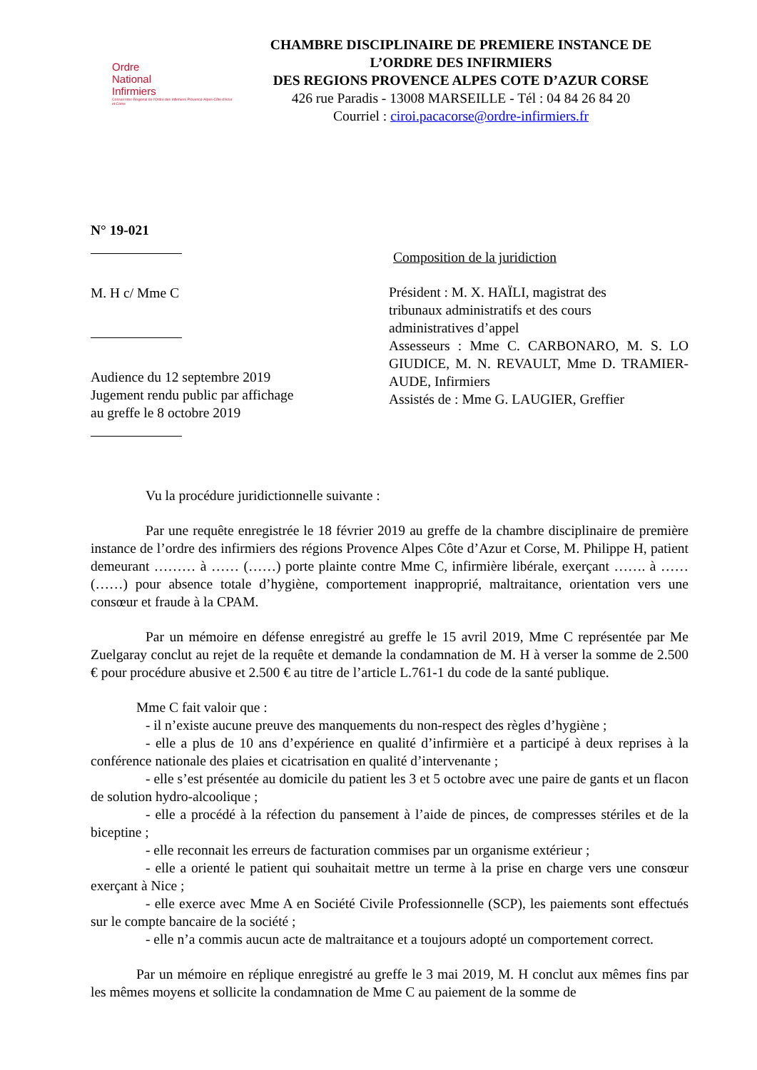Ordre
National
Infirmiers
Conseil Inter-Régional de l'Ordre des Infirmiers Provence-Alpes-Côte d'Azur et Corse
CHAMBRE DISCIPLINAIRE DE PREMIERE INSTANCE DE
L’ORDRE DES INFIRMIERS
DES REGIONS PROVENCE ALPES COTE D’AZUR CORSE
426 rue Paradis - 13008 MARSEILLE - Tél : 04 84 26 84 20
Courriel : ciroi.pacacorse@ordre-infirmiers.fr
N° 19-021
M. H c/ Mme C
Audience du 12 septembre 2019
Jugement rendu public par affichage
au greffe le 8 octobre 2019
Composition de la juridiction
Président : M. X. HAÏLI, magistrat des
tribunaux administratifs et des cours
administratives d’appel
Assesseurs : Mme C. CARBONARO, M. S. LO GIUDICE, M. N. REVAULT, Mme D. TRAMIER-AUDE, Infirmiers
Assistés de : Mme G. LAUGIER, Greffier
Vu la procédure juridictionnelle suivante :
Par une requête enregistrée le 18 février 2019 au greffe de la chambre disciplinaire de première instance de l’ordre des infirmiers des régions Provence Alpes Côte d’Azur et Corse, M. Philippe H, patient demeurant ……… à …… (……) porte plainte contre Mme C, infirmière libérale, exerçant ……. à …… (……) pour absence totale d’hygiène, comportement inapproprié, maltraitance, orientation vers une consœur et fraude à la CPAM.
Par un mémoire en défense enregistré au greffe le 15 avril 2019, Mme C représentée par Me Zuelgaray conclut au rejet de la requête et demande la condamnation de M. H à verser la somme de 2.500 € pour procédure abusive et 2.500 € au titre de l’article L.761-1 du code de la santé publique.
Mme C fait valoir que :
- il n’existe aucune preuve des manquements du non-respect des règles d’hygiène ;
- elle a plus de 10 ans d’expérience en qualité d’infirmière et a participé à deux reprises à la conférence nationale des plaies et cicatrisation en qualité d’intervenante ;
- elle s’est présentée au domicile du patient les 3 et 5 octobre avec une paire de gants et un flacon de solution hydro-alcoolique ;
- elle a procédé à la réfection du pansement à l’aide de pinces, de compresses stériles et de la biceptine ;
- elle reconnait les erreurs de facturation commises par un organisme extérieur ;
- elle a orienté le patient qui souhaitait mettre un terme à la prise en charge vers une consœur exerçant à Nice ;
- elle exerce avec Mme A en Société Civile Professionnelle (SCP), les paiements sont effectués sur le compte bancaire de la société ;
- elle n’a commis aucun acte de maltraitance et a toujours adopté un comportement correct.
Par un mémoire en réplique enregistré au greffe le 3 mai 2019, M. H conclut aux mêmes fins par les mêmes moyens et sollicite la condamnation de Mme C au paiement de la somme de